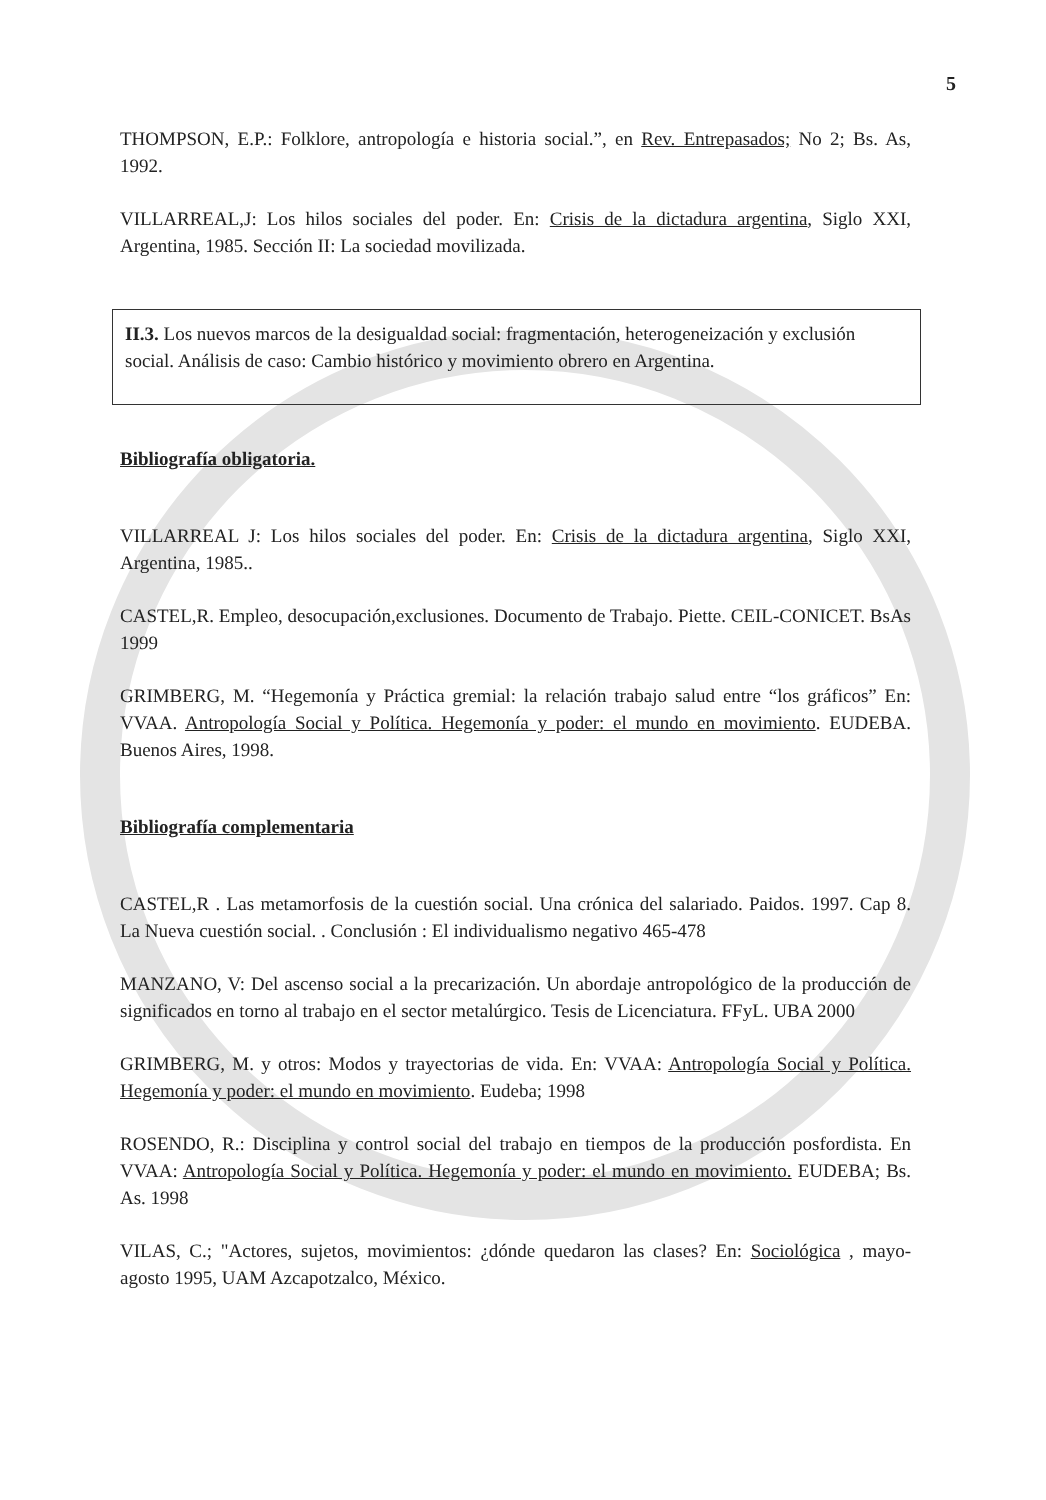5
THOMPSON, E.P.: Folklore, antropología e historia social.”, en Rev. Entrepasados; No 2; Bs. As, 1992.
VILLARREAL,J: Los hilos sociales del poder. En: Crisis de la dictadura argentina, Siglo XXI, Argentina, 1985. Sección II: La sociedad movilizada.
II.3. Los nuevos marcos de la desigualdad social: fragmentación, heterogeneización y exclusión social. Análisis de caso: Cambio histórico y movimiento obrero en Argentina.
Bibliografía obligatoria.
VILLARREAL J: Los hilos sociales del poder. En: Crisis de la dictadura argentina, Siglo XXI, Argentina, 1985..
CASTEL,R. Empleo, desocupación,exclusiones. Documento de Trabajo. Piette. CEIL-CONICET. BsAs 1999
GRIMBERG, M. “Hegemonía y Práctica gremial: la relación trabajo salud entre “los gráficos” En: VVAA. Antropología Social y Política. Hegemonía y poder: el mundo en movimiento. EUDEBA. Buenos Aires, 1998.
Bibliografía complementaria
CASTEL,R . Las metamorfosis de la cuestión social. Una crónica del salariado. Paidos. 1997. Cap 8. La Nueva cuestión social. . Conclusión : El individualismo negativo 465-478
MANZANO, V: Del ascenso social a la precarización. Un abordaje antropológico de la producción de significados en torno al trabajo en el sector metalúrgico. Tesis de Licenciatura. FFyL. UBA 2000
GRIMBERG, M. y otros: Modos y trayectorias de vida. En: VVAA: Antropología Social y Política. Hegemonía y poder: el mundo en movimiento. Eudeba; 1998
ROSENDO, R.: Disciplina y control social del trabajo en tiempos de la producción posfordista. En VVAA: Antropología Social y Política. Hegemonía y poder: el mundo en movimiento. EUDEBA; Bs. As. 1998
VILAS, C.; "Actores, sujetos, movimientos: ¿dónde quedaron las clases? En: Sociológica , mayo-agosto 1995, UAM Azcapotzalco, México.